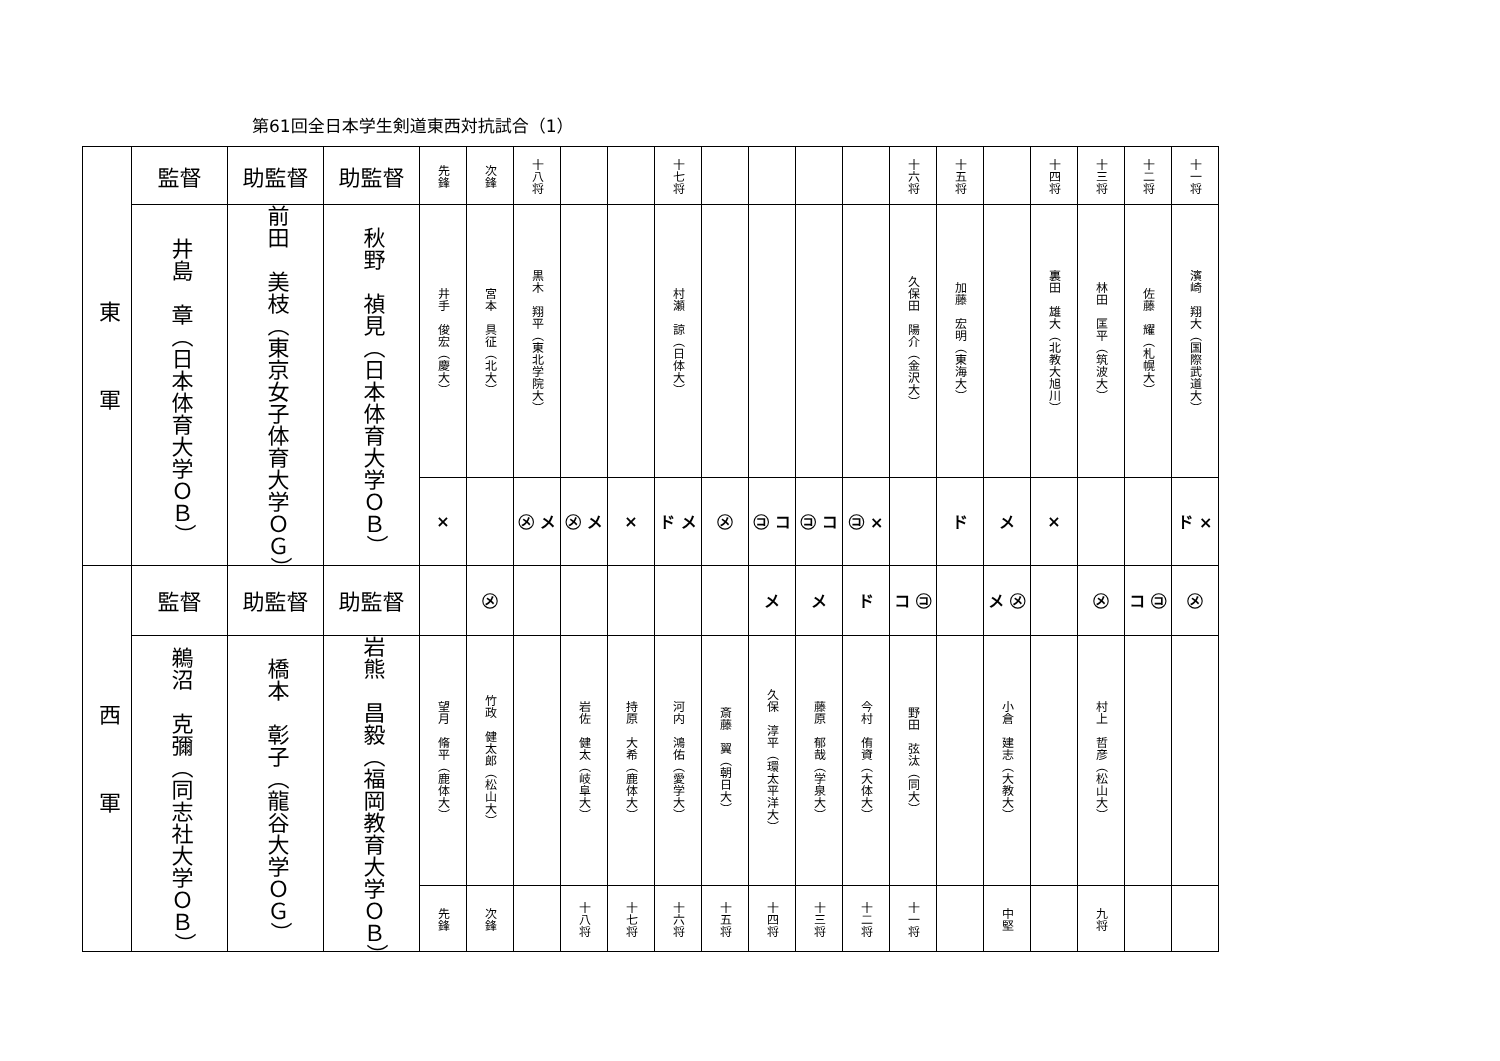第61回全日本学生剣道東西対抗試合（1）
| 東 軍 | 監督 | 助監督 | 助監督 | 先鋒 | 次鋒 | 十八将 | | | 十七将 | | | | | 十六将 | 十五将 | | 十四将 | 十三将 | 十二将 | 十一将 |
| | 井島 章（日本体育大学ＯＢ） | 前田 美枝（東京女子体育大学ＯＧ） | 秋野 禎見（日本体育大学ＯＢ） | 井手 俊宏（慶大） | 宮本 具征（北大） | 黒木 翔平（東北学院大） | | | 村瀬 諒（日体大） | | | | | 久保田 陽介（金沢大） | 加藤 宏明（東海大） | | 裏田 雄大（北教大旭川） | 林田 匡平（筑波大） | 佐藤 耀（札幌大） | 濱崎 翔大（国際武道大） |
| | | | | × | | ㋱ メ | ㋱ メ | × | ド メ | ㋱ | ㋙ コ | ㋙ コ | ㋙ × | | ド | メ | × | | | ド × |
| 西 軍 | 監督 | 助監督 | 助監督 | | ㋱ | | | | | | メ | メ | ド | コ ㋙ | | メ ㋱ | | ㋱ | コ ㋙ | ㋱ |
| | 鵜沼 克彌（同志社大学ＯＢ） | 橋本 彰子（龍谷大学ＯＧ） | 岩熊 昌毅（福岡教育大学ＯＢ） | 望月 脩平（鹿体大） | 竹政 健太郎（松山大） | | 岩佐 健太（岐阜大） | 持原 大希（鹿体大） | 河内 鴻佑（愛学大） | 斎藤 翼（朝日大） | 久保 淳平（環太平洋大） | 藤原 郁哉（学泉大） | 今村 侑資（大体大） | 野田 弦汰（同大） | | 小倉 建志（大教大） | | 村上 哲彦（松山大） | | |
| | | | | 先鋒 | 次鋒 | | 十八将 | 十七将 | 十六将 | 十五将 | 十四将 | 十三将 | 十二将 | 十一将 | | 中堅 | | 九将 | | |